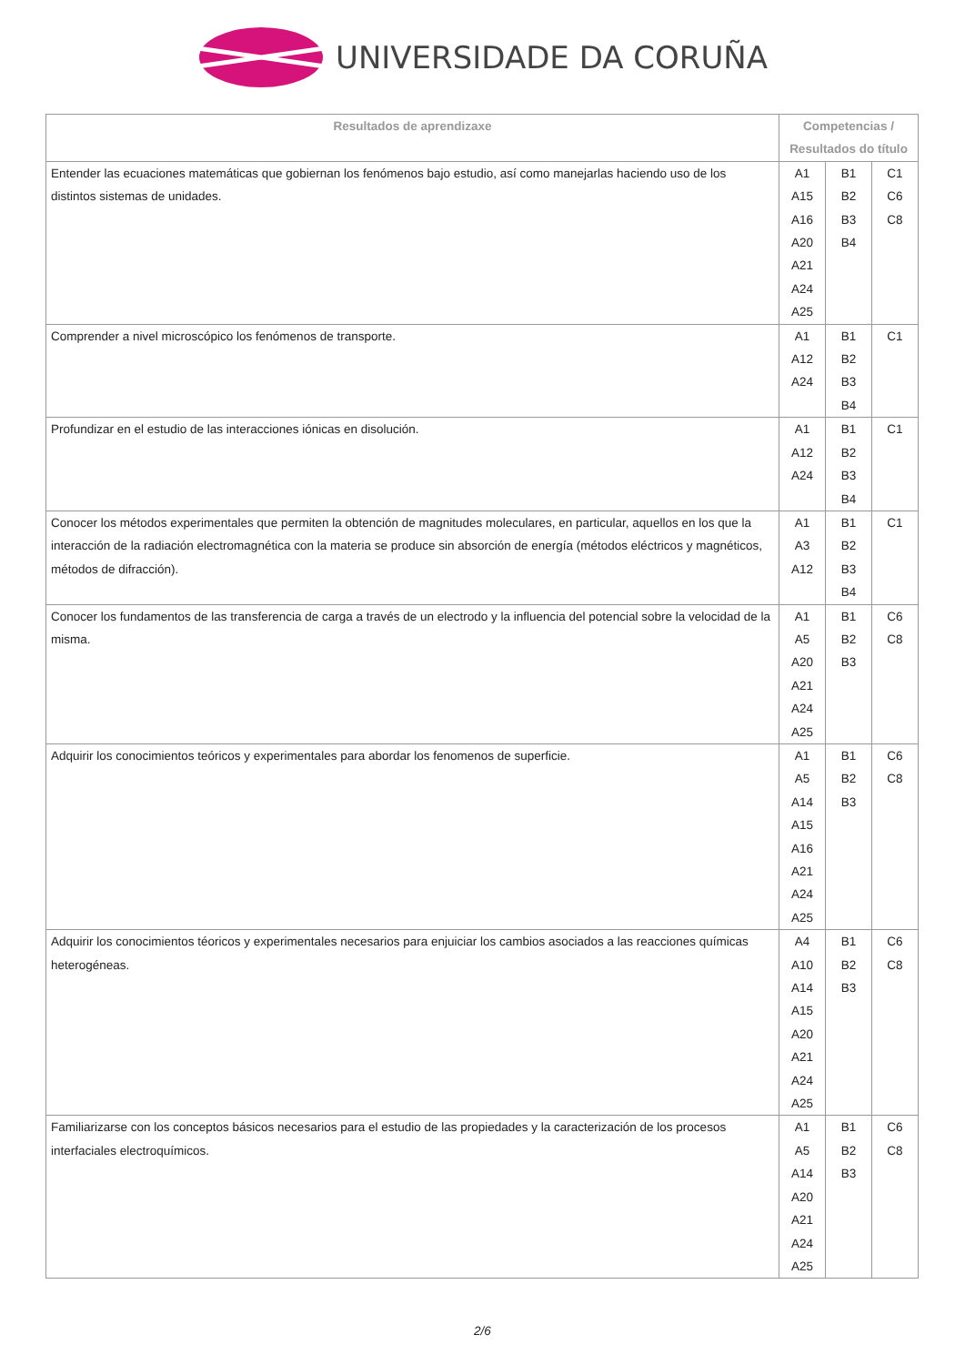UNIVERSIDADE DA CORUÑA
| Resultados de aprendizaxe | Competencias / Resultados do título | | |
| --- | --- | --- | --- |
| Entender las ecuaciones matemáticas que gobiernan los fenómenos bajo estudio, así como manejarlas haciendo uso de los distintos sistemas de unidades. | A1 A15 A16 A20 A21 A24 A25 | B1 B2 B3 B4 | C1 C6 C8 |
| Comprender a nivel microscópico los fenómenos de transporte. | A1 A12 A24 | B1 B2 B3 B4 | C1 |
| Profundizar en el estudio de las interacciones iónicas en disolución. | A1 A12 A24 | B1 B2 B3 B4 | C1 |
| Conocer los métodos experimentales que permiten la obtención de magnitudes moleculares, en particular, aquellos en los que la interacción de la radiación electromagnética con la materia se produce sin absorción de energía (métodos eléctricos y magnéticos, métodos de difracción). | A1 A3 A12 | B1 B2 B3 B4 | C1 |
| Conocer los fundamentos de las transferencia de carga a través de un electrodo y la influencia del potencial sobre la velocidad de la misma. | A1 A5 A20 A21 A24 A25 | B1 B2 B3 | C6 C8 |
| Adquirir los conocimientos teóricos y experimentales para abordar los fenomenos de superficie. | A1 A5 A14 A15 A16 A21 A24 A25 | B1 B2 B3 | C6 C8 |
| Adquirir los conocimientos téoricos y experimentales necesarios para enjuiciar los cambios asociados a las reacciones químicas heterogéneas. | A4 A10 A14 A15 A20 A21 A24 A25 | B1 B2 B3 | C6 C8 |
| Familiarizarse con los conceptos básicos necesarios para el estudio de las propiedades y la caracterización de los procesos interfaciales electroquímicos. | A1 A5 A14 A20 A21 A24 A25 | B1 B2 B3 | C6 C8 |
2/6